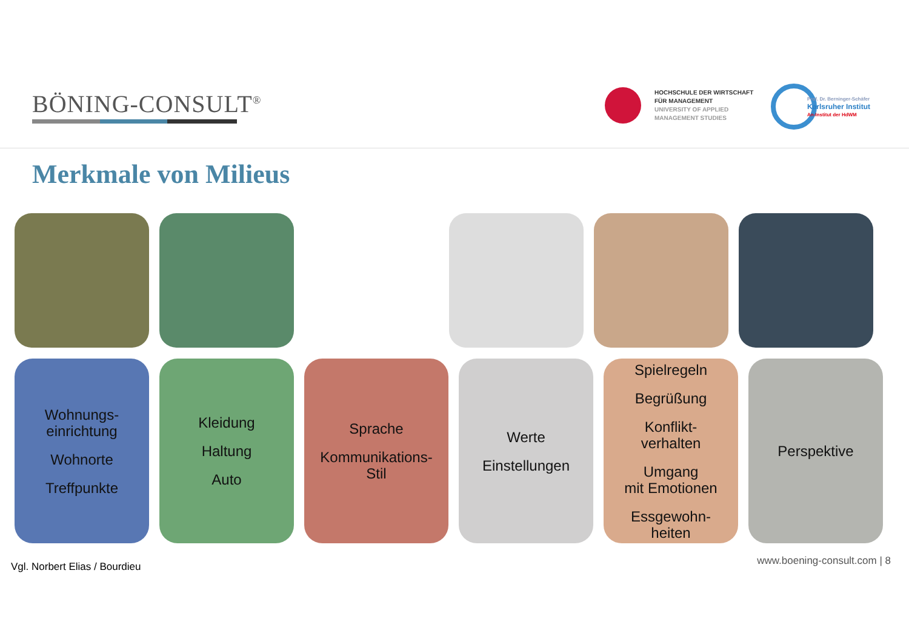BÖNING-CONSULT<sup>®</sup>
HOCHSCHULE DER WIRTSCHAFT
FÜR MANAGEMENT
UNIVERSITY OF APPLIED
MANAGEMENT STUDIES
Prof. Dr. Berninger-Schäfer
Karlsruher Institut
An-Institut der HdWM
Merkmale von Milieus
Wohnungs-
einrichtung
Wohnorte
Treffpunkte
Kleidung
Haltung
Auto
Sprache
Kommunikations-
Stil
Werte
Einstellungen
Spielregeln
Begrüßung
Konflikt-
verhalten
Umgang
mit Emotionen
Essgewohn-
heiten
Perspektive
Vgl. Norbert Elias / Bourdieu www.boening-consult.com | 8